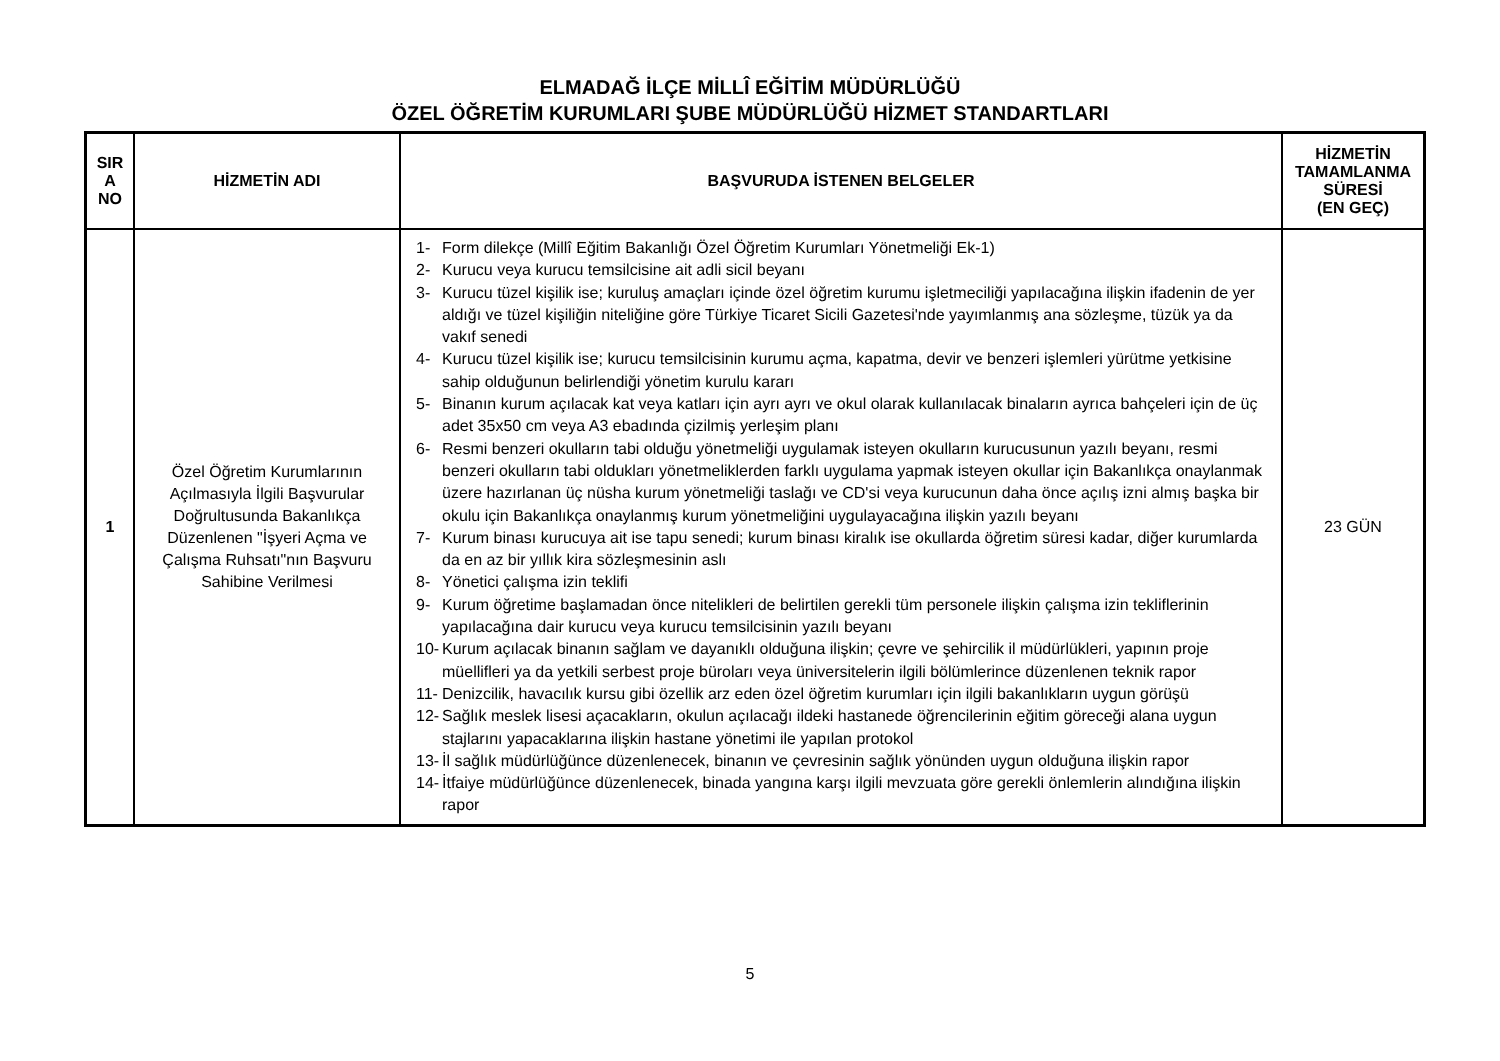ELMADAĞ İLÇE MİLLÎ EĞİTİM MÜDÜRLÜĞÜ
ÖZEL ÖĞRETİM KURUMLARI ŞUBE MÜDÜRLÜĞÜ HİZMET STANDARTLARI
| SIR A NO | HİZMETİN ADI | BAŞVURUDA İSTENEN BELGELER | HİZMETİN TAMAMLANMA SÜRESİ (EN GEÇ) |
| --- | --- | --- | --- |
| 1 | Özel Öğretim Kurumlarının Açılmasıyla İlgili Başvurular Doğrultusunda Bakanlıkça Düzenlenen "İşyeri Açma ve Çalışma Ruhsatı"nın Başvuru Sahibine Verilmesi | 1- Form dilekçe (Millî Eğitim Bakanlığı Özel Öğretim Kurumları Yönetmeliği Ek-1) 2- Kurucu veya kurucu temsilcisine ait adli sicil beyanı 3- Kurucu tüzel kişilik ise; kuruluş amaçları içinde özel öğretim kurumu işletmeciliği yapılacağına ilişkin ifadenin de yer aldığı ve tüzel kişiliğin niteliğine göre Türkiye Ticaret Sicili Gazetesi'nde yayımlanmış ana sözleşme, tüzük ya da vakıf senedi 4- Kurucu tüzel kişilik ise; kurucu temsilcisinin kurumu açma, kapatma, devir ve benzeri işlemleri yürütme yetkisine sahip olduğunun belirlendiği yönetim kurulu kararı 5- Binanın kurum açılacak kat veya katları için ayrı ayrı ve okul olarak kullanılacak binaların ayrıca bahçeleri için de üç adet 35x50 cm veya A3 ebadında çizilmiş yerleşim planı 6- Resmi benzeri okulların tabi olduğu yönetmeliği uygulamak isteyen okulların kurucusunun yazılı beyanı, resmi benzeri okulların tabi oldukları yönetmeliklerden farklı uygulama yapmak isteyen okullar için Bakanlıkça onaylanmak üzere hazırlanan üç nüsha kurum yönetmeliği taslağı ve CD'si veya kurucunun daha önce açılış izni almış başka bir okulu için Bakanlıkça onaylanmış kurum yönetmeliğini uygulayacağına ilişkin yazılı beyanı 7- Kurum binası kurucuya ait ise tapu senedi; kurum binası kiralık ise okullarda öğretim süresi kadar, diğer kurumlarda da en az bir yıllık kira sözleşmesinin aslı 8- Yönetici çalışma izin teklifi 9- Kurum öğretime başlamadan önce nitelikleri de belirtilen gerekli tüm personele ilişkin çalışma izin tekliflerinin yapılacağına dair kurucu veya kurucu temsilcisinin yazılı beyanı 10- Kurum açılacak binanın sağlam ve dayanıklı olduğuna ilişkin; çevre ve şehircilik il müdürlükleri, yapının proje müellifleri ya da yetkili serbest proje büroları veya üniversitelerin ilgili bölümlerince düzenlenen teknik rapor 11- Denizcilik, havacılık kursu gibi özellik arz eden özel öğretim kurumları için ilgili bakanlıkların uygun görüşü 12- Sağlık meslek lisesi açacakların, okulun açılacağı ildeki hastanede öğrencilerinin eğitim göreceği alana uygun stajlarını yapacaklarına ilişkin hastane yönetimi ile yapılan protokol 13- İl sağlık müdürlüğünce düzenlenecek, binanın ve çevresinin sağlık yönünden uygun olduğuna ilişkin rapor 14- İtfaiye müdürlüğünce düzenlenecek, binada yangına karşı ilgili mevzuata göre gerekli önlemlerin alındığına ilişkin rapor | 23 GÜN |
5